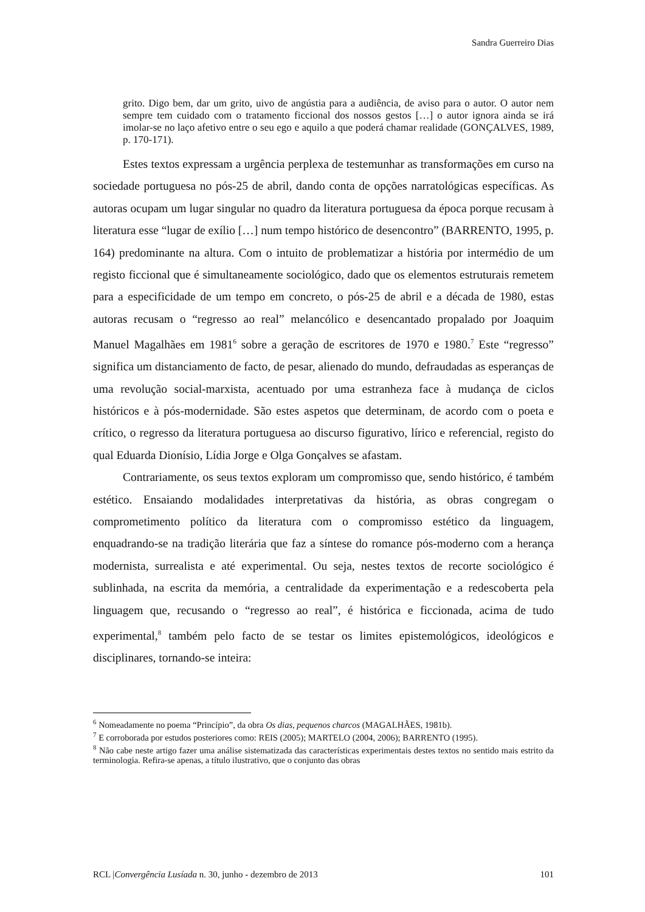Sandra Guerreiro Dias
grito. Digo bem, dar um grito, uivo de angústia para a audiência, de aviso para o autor. O autor nem sempre tem cuidado com o tratamento ficcional dos nossos gestos […] o autor ignora ainda se irá imolar-se no laço afetivo entre o seu ego e aquilo a que poderá chamar realidade (GONÇALVES, 1989, p. 170-171).
Estes textos expressam a urgência perplexa de testemunhar as transformações em curso na sociedade portuguesa no pós-25 de abril, dando conta de opções narratológicas específicas. As autoras ocupam um lugar singular no quadro da literatura portuguesa da época porque recusam à literatura esse “lugar de exílio […] num tempo histórico de desencontro” (BARRENTO, 1995, p. 164) predominante na altura. Com o intuito de problematizar a história por intermédio de um registo ficcional que é simultaneamente sociológico, dado que os elementos estruturais remetem para a especificidade de um tempo em concreto, o pós-25 de abril e a década de 1980, estas autoras recusam o “regresso ao real” melancólico e desencantado propalado por Joaquim Manuel Magalhães em 1981<sup>6</sup> sobre a geração de escritores de 1970 e 1980.<sup>7</sup> Este “regresso” significa um distanciamento de facto, de pesar, alienado do mundo, defraudadas as esperanças de uma revolução social-marxista, acentuado por uma estranheza face à mudança de ciclos históricos e à pós-modernidade. São estes aspetos que determinam, de acordo com o poeta e crítico, o regresso da literatura portuguesa ao discurso figurativo, lírico e referencial, registo do qual Eduarda Dionísio, Lídia Jorge e Olga Gonçalves se afastam.
Contrariamente, os seus textos exploram um compromisso que, sendo histórico, é também estético. Ensaiando modalidades interpretativas da história, as obras congregam o comprometimento político da literatura com o compromisso estético da linguagem, enquadrando-se na tradição literária que faz a síntese do romance pós-moderno com a herança modernista, surrealista e até experimental. Ou seja, nestes textos de recorte sociológico é sublinhada, na escrita da memória, a centralidade da experimentação e a redescoberta pela linguagem que, recusando o “regresso ao real”, é histórica e ficcionada, acima de tudo experimental,<sup>8</sup> também pelo facto de se testar os limites epistemológicos, ideológicos e disciplinares, tornando-se inteira:
<sup>6</sup> Nomeadamente no poema “Princípio”, da obra Os dias, pequenos charcos (MAGALHÃES, 1981b).
<sup>7</sup> E corroborada por estudos posteriores como: REIS (2005); MARTELO (2004, 2006); BARRENTO (1995).
<sup>8</sup> Não cabe neste artigo fazer uma análise sistematizada das características experimentais destes textos no sentido mais estrito da terminologia. Refira-se apenas, a título ilustrativo, que o conjunto das obras
RCL |Convergência Lusíada n. 30, junho - dezembro de 2013 101